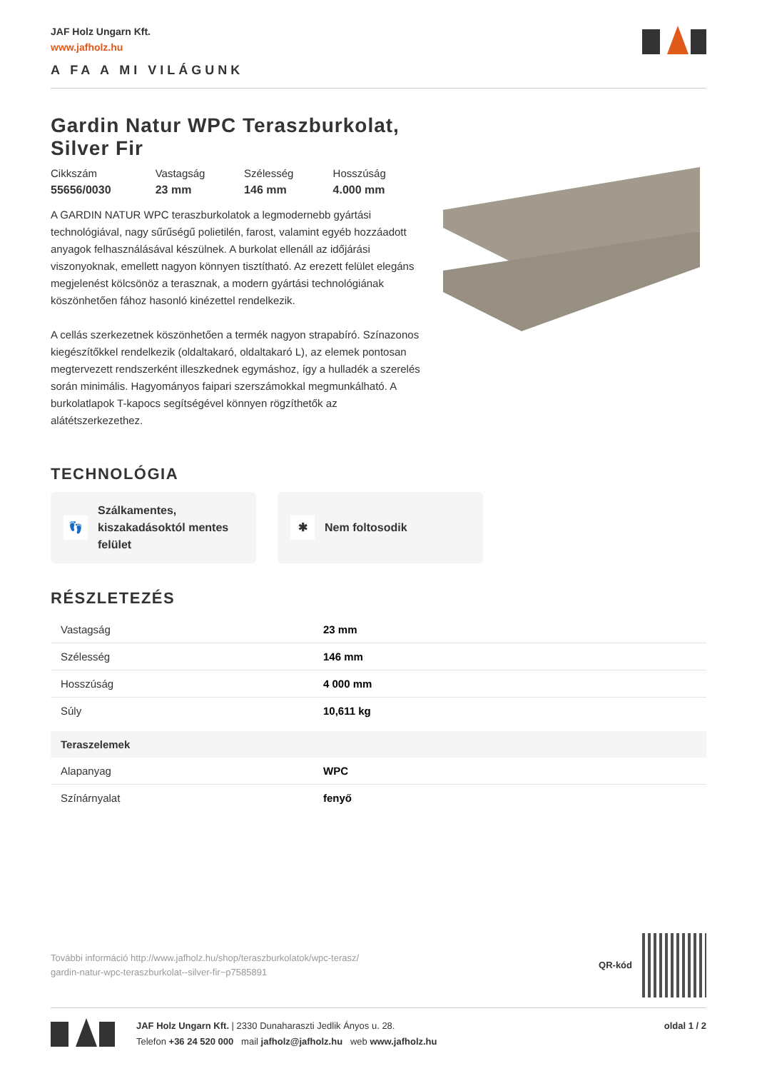JAF Holz Ungarn Kft.
www.jafholz.hu
A FA A MI VILÁGUNK
Gardin Natur WPC Teraszburkolat,
Silver Fir
Cikkszám
55656/0030
Vastagság
23 mm
Szélesség
146 mm
Hosszúság
4.000 mm
A GARDIN NATUR WPC teraszburkolatok a legmodernebb gyártási technológiával, nagy sűrűségű polietilén, farost, valamint egyéb hozzáadott anyagok felhasználásával készülnek. A burkolat ellenáll az időjárási viszonyoknak, emellett nagyon könnyen tisztítható. Az erezett felület elegáns megjelenést kölcsönöz a terasznak, a modern gyártási technológiának köszönhetően fához hasonló kinézettel rendelkezik.
A cellás szerkezetnek köszönhetően a termék nagyon strapabíró. Színazonos kiegészítőkkel rendelkezik (oldaltakaró, oldaltakaró L), az elemek pontosan megtervezett rendszerként illeszkednek egymáshoz, így a hulladék a szerelés során minimális. Hagyományos faipari szerszámokkal megmunkálható. A burkolatlapok T-kapocs segítségével könnyen rögzíthetők az alátétszerkezethez.
TECHNOLÓGIA
👣
Szálkamentes, kiszakadásoktól mentes felület
✱
Nem foltosodik
RÉSZLETEZÉS
| Vastagság | 23 mm |
| Szélesség | 146 mm |
| Hosszúság | 4 000 mm |
| Súly | 10,611 kg |
| Teraszelemek | |
| Alapanyag | WPC |
| Színárnyalat | fenyő |
További információ http://www.jafholz.hu/shop/teraszburkolatok/wpc-terasz/
gardin-natur-wpc-teraszburkolat--silver-fir~p7585891
QR-kód
JAF Holz Ungarn Kft. | 2330 Dunaharaszti Jedlik Ányos u. 28.
Telefon +36 24 520 000 mail jafholz@jafholz.hu web www.jafholz.hu
oldal 1 / 2